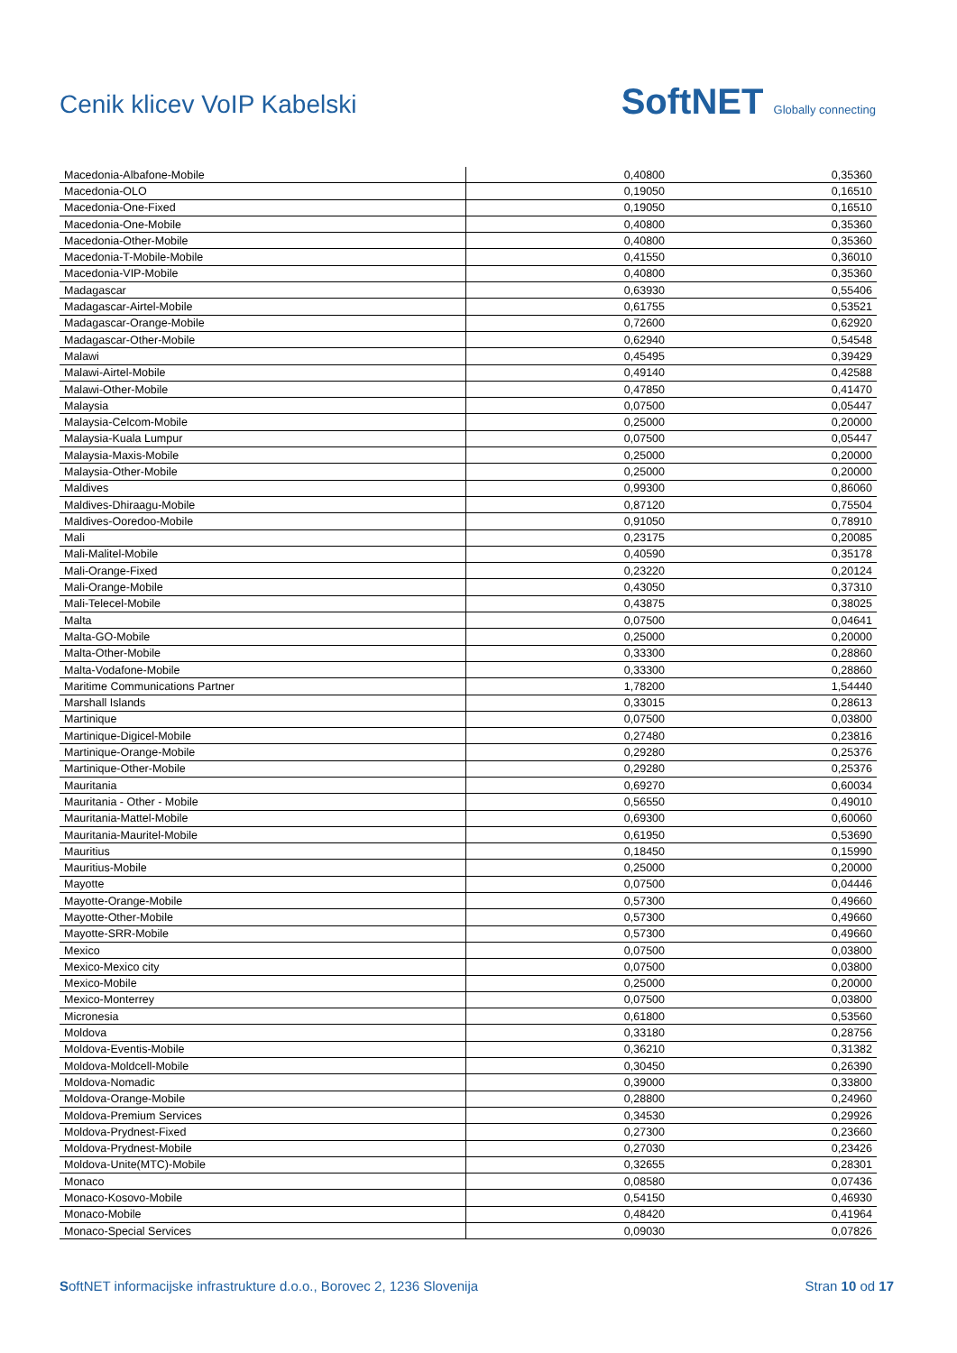Cenik klicev VoIP Kabelski
SoftNET Globally connecting
| Macedonia-Albafone-Mobile | 0,40800 | 0,35360 |
| Macedonia-OLO | 0,19050 | 0,16510 |
| Macedonia-One-Fixed | 0,19050 | 0,16510 |
| Macedonia-One-Mobile | 0,40800 | 0,35360 |
| Macedonia-Other-Mobile | 0,40800 | 0,35360 |
| Macedonia-T-Mobile-Mobile | 0,41550 | 0,36010 |
| Macedonia-VIP-Mobile | 0,40800 | 0,35360 |
| Madagascar | 0,63930 | 0,55406 |
| Madagascar-Airtel-Mobile | 0,61755 | 0,53521 |
| Madagascar-Orange-Mobile | 0,72600 | 0,62920 |
| Madagascar-Other-Mobile | 0,62940 | 0,54548 |
| Malawi | 0,45495 | 0,39429 |
| Malawi-Airtel-Mobile | 0,49140 | 0,42588 |
| Malawi-Other-Mobile | 0,47850 | 0,41470 |
| Malaysia | 0,07500 | 0,05447 |
| Malaysia-Celcom-Mobile | 0,25000 | 0,20000 |
| Malaysia-Kuala Lumpur | 0,07500 | 0,05447 |
| Malaysia-Maxis-Mobile | 0,25000 | 0,20000 |
| Malaysia-Other-Mobile | 0,25000 | 0,20000 |
| Maldives | 0,99300 | 0,86060 |
| Maldives-Dhiraagu-Mobile | 0,87120 | 0,75504 |
| Maldives-Ooredoo-Mobile | 0,91050 | 0,78910 |
| Mali | 0,23175 | 0,20085 |
| Mali-Malitel-Mobile | 0,40590 | 0,35178 |
| Mali-Orange-Fixed | 0,23220 | 0,20124 |
| Mali-Orange-Mobile | 0,43050 | 0,37310 |
| Mali-Telecel-Mobile | 0,43875 | 0,38025 |
| Malta | 0,07500 | 0,04641 |
| Malta-GO-Mobile | 0,25000 | 0,20000 |
| Malta-Other-Mobile | 0,33300 | 0,28860 |
| Malta-Vodafone-Mobile | 0,33300 | 0,28860 |
| Maritime Communications Partner | 1,78200 | 1,54440 |
| Marshall Islands | 0,33015 | 0,28613 |
| Martinique | 0,07500 | 0,03800 |
| Martinique-Digicel-Mobile | 0,27480 | 0,23816 |
| Martinique-Orange-Mobile | 0,29280 | 0,25376 |
| Martinique-Other-Mobile | 0,29280 | 0,25376 |
| Mauritania | 0,69270 | 0,60034 |
| Mauritania - Other - Mobile | 0,56550 | 0,49010 |
| Mauritania-Mattel-Mobile | 0,69300 | 0,60060 |
| Mauritania-Mauritel-Mobile | 0,61950 | 0,53690 |
| Mauritius | 0,18450 | 0,15990 |
| Mauritius-Mobile | 0,25000 | 0,20000 |
| Mayotte | 0,07500 | 0,04446 |
| Mayotte-Orange-Mobile | 0,57300 | 0,49660 |
| Mayotte-Other-Mobile | 0,57300 | 0,49660 |
| Mayotte-SRR-Mobile | 0,57300 | 0,49660 |
| Mexico | 0,07500 | 0,03800 |
| Mexico-Mexico city | 0,07500 | 0,03800 |
| Mexico-Mobile | 0,25000 | 0,20000 |
| Mexico-Monterrey | 0,07500 | 0,03800 |
| Micronesia | 0,61800 | 0,53560 |
| Moldova | 0,33180 | 0,28756 |
| Moldova-Eventis-Mobile | 0,36210 | 0,31382 |
| Moldova-Moldcell-Mobile | 0,30450 | 0,26390 |
| Moldova-Nomadic | 0,39000 | 0,33800 |
| Moldova-Orange-Mobile | 0,28800 | 0,24960 |
| Moldova-Premium Services | 0,34530 | 0,29926 |
| Moldova-Prydnest-Fixed | 0,27300 | 0,23660 |
| Moldova-Prydnest-Mobile | 0,27030 | 0,23426 |
| Moldova-Unite(MTC)-Mobile | 0,32655 | 0,28301 |
| Monaco | 0,08580 | 0,07436 |
| Monaco-Kosovo-Mobile | 0,54150 | 0,46930 |
| Monaco-Mobile | 0,48420 | 0,41964 |
| Monaco-Special Services | 0,09030 | 0,07826 |
SoftNET informacijske infrastrukture d.o.o., Borovec 2, 1236 Slovenija Stran 10 od 17